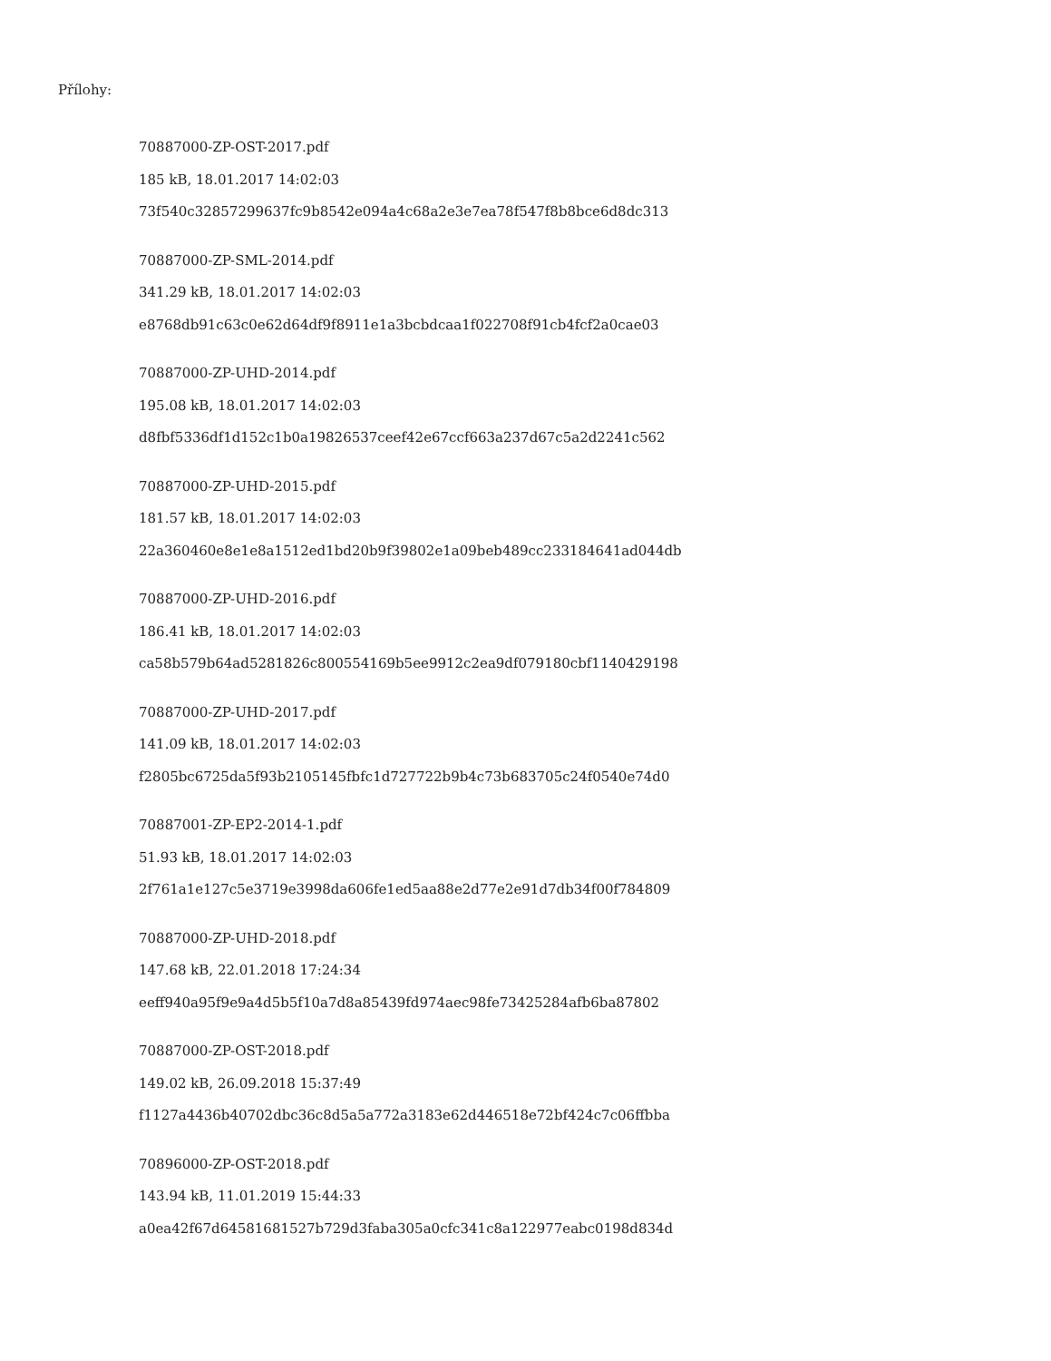Přílohy:
70887000-ZP-OST-2017.pdf
185 kB, 18.01.2017 14:02:03
73f540c32857299637fc9b8542e094a4c68a2e3e7ea78f547f8b8bce6d8dc313
70887000-ZP-SML-2014.pdf
341.29 kB, 18.01.2017 14:02:03
e8768db91c63c0e62d64df9f8911e1a3bcbdcaa1f022708f91cb4fcf2a0cae03
70887000-ZP-UHD-2014.pdf
195.08 kB, 18.01.2017 14:02:03
d8fbf5336df1d152c1b0a19826537ceef42e67ccf663a237d67c5a2d2241c562
70887000-ZP-UHD-2015.pdf
181.57 kB, 18.01.2017 14:02:03
22a360460e8e1e8a1512ed1bd20b9f39802e1a09beb489cc233184641ad044db
70887000-ZP-UHD-2016.pdf
186.41 kB, 18.01.2017 14:02:03
ca58b579b64ad5281826c800554169b5ee9912c2ea9df079180cbf1140429198
70887000-ZP-UHD-2017.pdf
141.09 kB, 18.01.2017 14:02:03
f2805bc6725da5f93b2105145fbfc1d727722b9b4c73b683705c24f0540e74d0
70887001-ZP-EP2-2014-1.pdf
51.93 kB, 18.01.2017 14:02:03
2f761a1e127c5e3719e3998da606fe1ed5aa88e2d77e2e91d7db34f00f784809
70887000-ZP-UHD-2018.pdf
147.68 kB, 22.01.2018 17:24:34
eeff940a95f9e9a4d5b5f10a7d8a85439fd974aec98fe73425284afb6ba87802
70887000-ZP-OST-2018.pdf
149.02 kB, 26.09.2018 15:37:49
f1127a4436b40702dbc36c8d5a5a772a3183e62d446518e72bf424c7c06ffbba
70896000-ZP-OST-2018.pdf
143.94 kB, 11.01.2019 15:44:33
a0ea42f67d64581681527b729d3faba305a0cfc341c8a122977eabc0198d834d